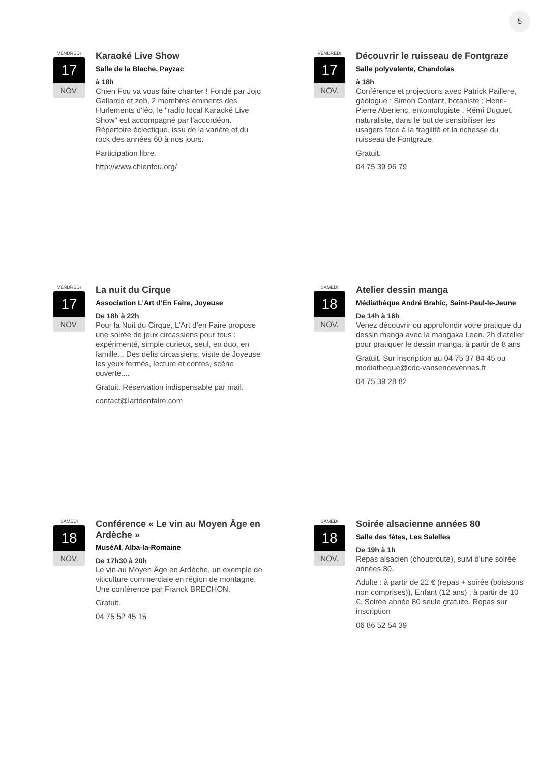5
VENDREDI
17
NOV.
Karaoké Live Show
Salle de la Blache, Payzac
à 18h
Chien Fou va vous faire chanter ! Fondé par Jojo Gallardo et zeb, 2 membres éminents des Hurlements d'léo, le "radio local Karaoké Live Show" est accompagné par l'accordéon. Répertoire éclectique, issu de la variété et du rock des années 60 à nos jours.
Participation libre.
http://www.chienfou.org/
VENDREDI
17
NOV.
Découvrir le ruisseau de Fontgraze
Salle polyvalente, Chandolas
à 18h
Conférence et projections avec Patrick Paillere, géologue ; Simon Contant, botaniste ; Henri-Pierre Aberlenc, entomologiste ; Rémi Duguet, naturaliste, dans le but de sensibiliser les usagers face à la fragilité et la richesse du ruisseau de Fontgraze.
Gratuit.
04 75 39 96 79
VENDREDI
17
NOV.
La nuit du Cirque
Association L’Art d’En Faire, Joyeuse
De 18h à 22h
Pour la Nuit du Cirque, L’Art d’en Faire propose une soirée de jeux circassiens pour tous : expérimenté, simple curieux, seul, en duo, en famille... Des défis circassiens, visite de Joyeuse les yeux fermés, lecture et contes, scène ouverte....
Gratuit. Réservation indispensable par mail.
contact@lartdenfaire.com
SAMEDI
18
NOV.
Atelier dessin manga
Médiathèque André Brahic, Saint-Paul-le-Jeune
De 14h à 16h
Venez découvrir ou approfondir votre pratique du dessin manga avec la mangaka Leen. 2h d'atelier pour pratiquer le dessin manga, à partir de 8 ans
Gratuit. Sur inscription au 04 75 37 84 45 ou mediatheque@cdc-vansencevennes.fr
04 75 39 28 82
SAMEDI
18
NOV.
Conférence « Le vin au Moyen Âge en Ardèche »
MuséAl, Alba-la-Romaine
De 17h30 à 20h
Le vin au Moyen Âge en Ardèche, un exemple de viticulture commerciale en région de montagne. Une conférence par Franck BRECHON.
Gratuit.
04 75 52 45 15
SAMEDI
18
NOV.
Soirée alsacienne années 80
Salle des fêtes, Les Salelles
De 19h à 1h
Repas alsacien (choucroute), suivi d'une soirée années 80.
Adulte : à partir de 22 € (repas + soirée (boissons non comprises)), Enfant (12 ans) : à partir de 10 €. Soirée année 80 seule gratuite. Repas sur inscription
06 86 52 54 39